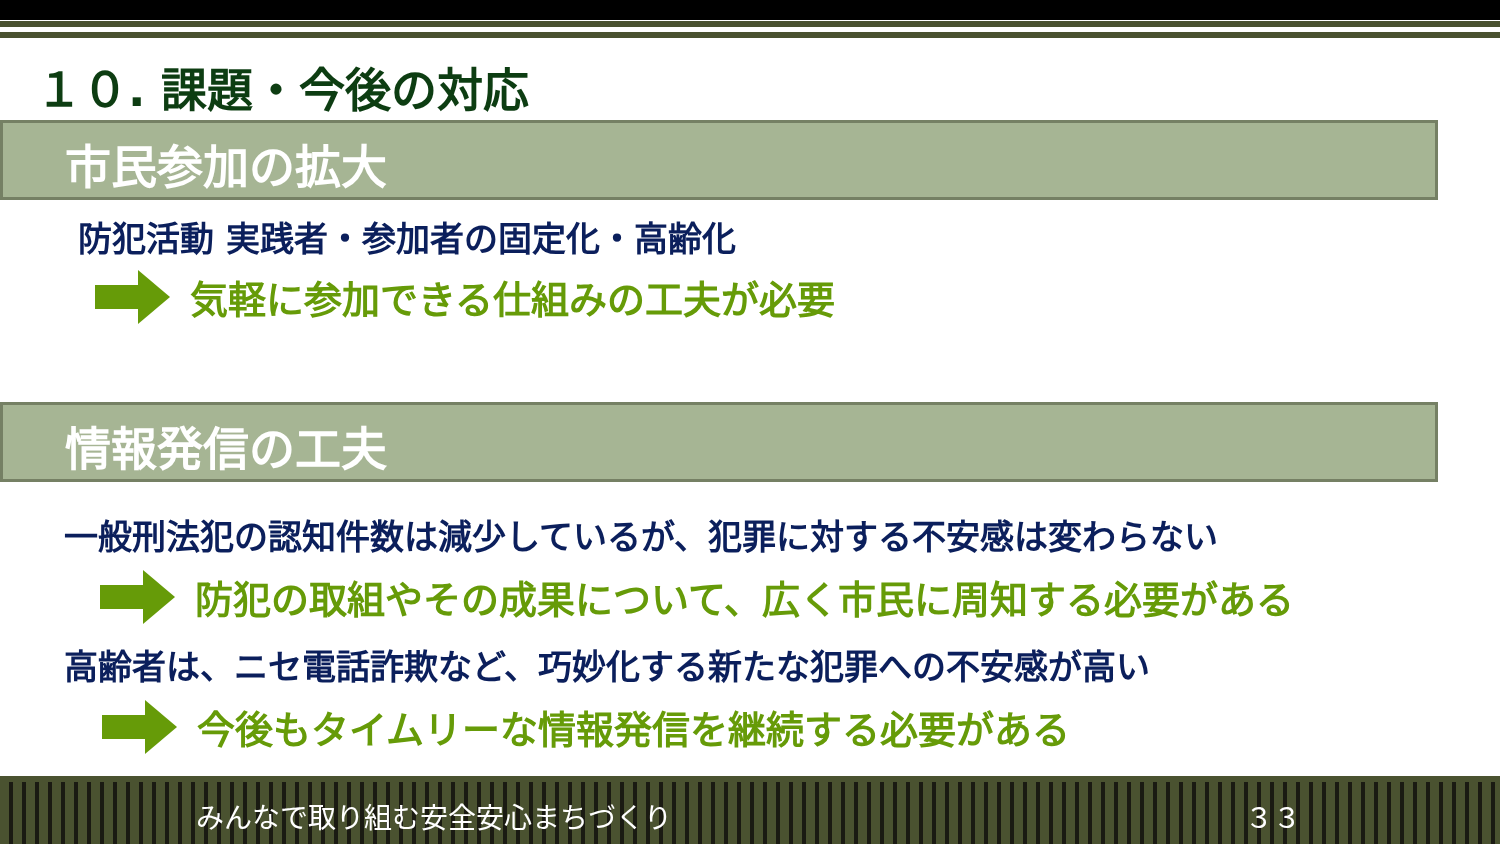１０. 課題・今後の対応
市民参加の拡大
防犯活動 実践者・参加者の固定化・高齢化
気軽に参加できる仕組みの工夫が必要
情報発信の工夫
一般刑法犯の認知件数は減少しているが、犯罪に対する不安感は変わらない
防犯の取組やその成果について、広く市民に周知する必要がある
高齢者は、ニセ電話詐欺など、巧妙化する新たな犯罪への不安感が高い
今後もタイムリーな情報発信を継続する必要がある
みんなで取り組む安全安心まちづくり ３３